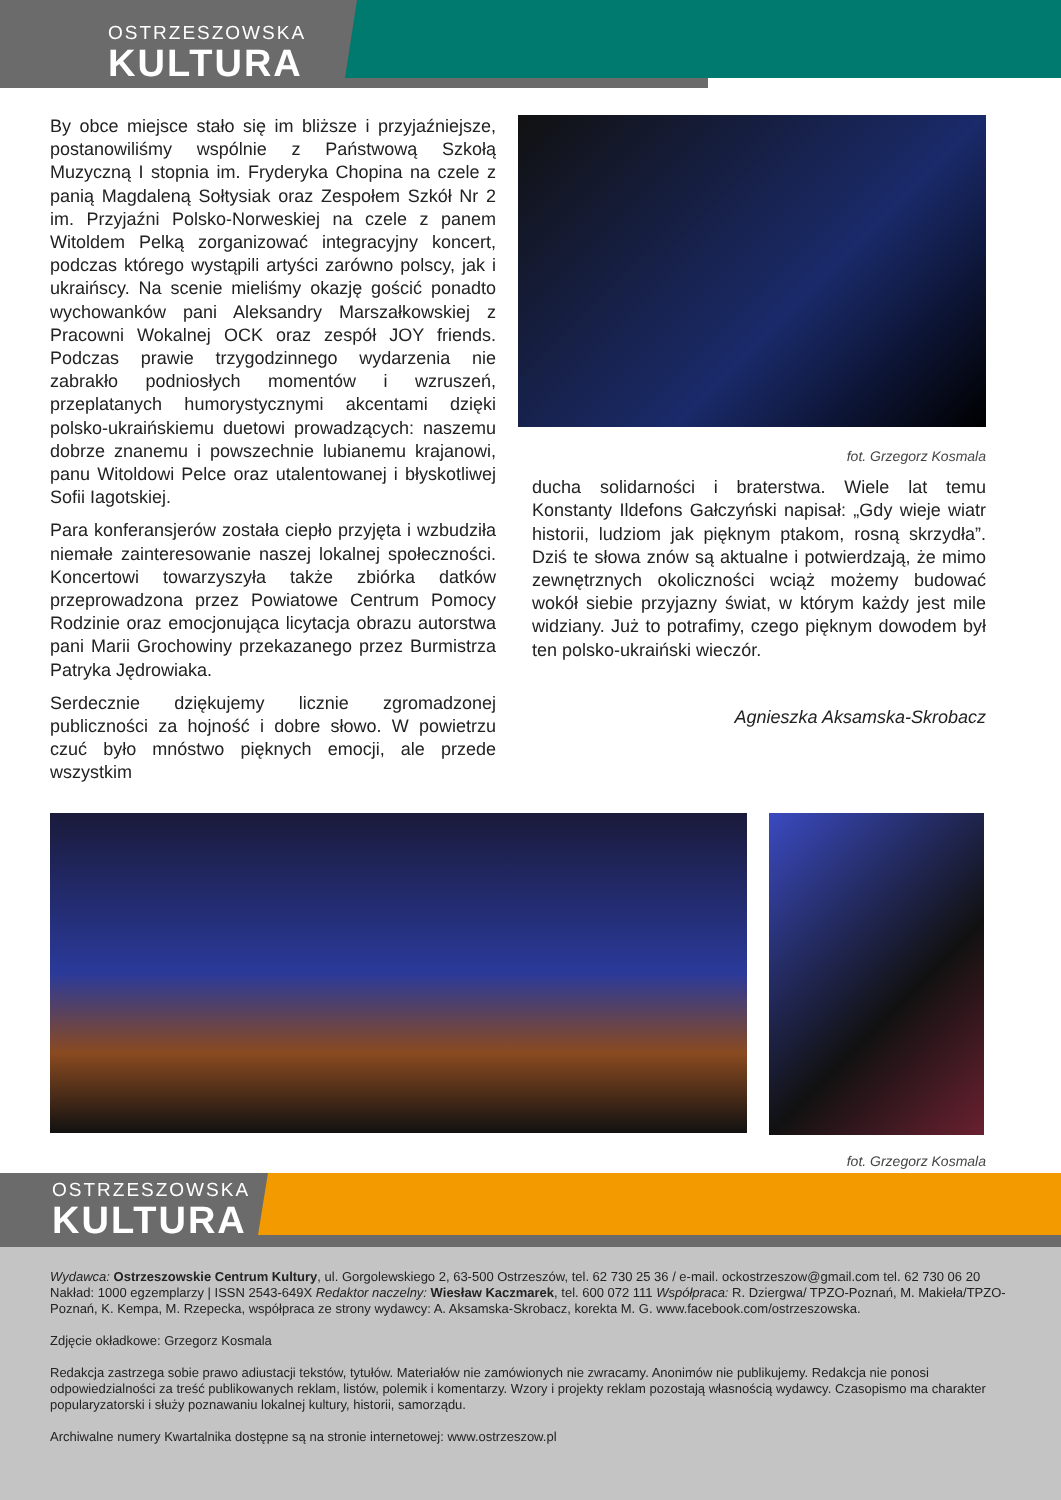OSTRZESZOWSKA
KULTURA
By obce miejsce stało się im bliższe i przyjaźniejsze, postanowiliśmy wspólnie z Państwową Szkołą Muzyczną I stopnia im. Fryderyka Chopina na czele z panią Magdaleną Sołtysiak oraz Zespołem Szkół Nr 2 im. Przyjaźni Polsko-Norweskiej na czele z panem Witoldem Pelką zorganizować integracyjny koncert, podczas którego wystąpili artyści zarówno polscy, jak i ukraińscy. Na scenie mieliśmy okazję gościć ponadto wychowanków pani Aleksandry Marszałkowskiej z Pracowni Wokalnej OCK oraz zespół JOY friends. Podczas prawie trzygodzinnego wydarzenia nie zabrakło podniosłych momentów i wzruszeń, przeplatanych humorystycznymi akcentami dzięki polsko-ukraińskiemu duetowi prowadzących: naszemu dobrze znanemu i powszechnie lubianemu krajanowi, panu Witoldowi Pelce oraz utalentowanej i błyskotliwej Sofii Iagotskiej.
Para konferansjerów została ciepło przyjęta i wzbudziła niemałe zainteresowanie naszej lokalnej społeczności. Koncertowi towarzyszyła także zbiórka datków przeprowadzona przez Powiatowe Centrum Pomocy Rodzinie oraz emocjonująca licytacja obrazu autorstwa pani Marii Grochowiny przekazanego przez Burmistrza Patryka Jędrowiaka.
Serdecznie dziękujemy licznie zgromadzonej publiczności za hojność i dobre słowo. W powietrzu czuć było mnóstwo pięknych emocji, ale przede wszystkim
fot. Grzegorz Kosmala
ducha solidarności i braterstwa. Wiele lat temu Konstanty Ildefons Gałczyński napisał: „Gdy wieje wiatr historii, ludziom jak pięknym ptakom, rosną skrzydła”. Dziś te słowa znów są aktualne i potwierdzają, że mimo zewnętrznych okoliczności wciąż możemy budować wokół siebie przyjazny świat, w którym każdy jest mile widziany. Już to potrafimy, czego pięknym dowodem był ten polsko-ukraiński wieczór.
Agnieszka Aksamska-Skrobacz
fot. Grzegorz Kosmala
OSTRZESZOWSKA
KULTURA
Wydawca: Ostrzeszowskie Centrum Kultury, ul. Gorgolewskiego 2, 63-500 Ostrzeszów, tel. 62 730 25 36 / e-mail. ockostrzeszow@gmail.com tel. 62 730 06 20 Nakład: 1000 egzemplarzy | ISSN 2543-649X Redaktor naczelny: Wiesław Kaczmarek, tel. 600 072 111 Współpraca: R. Dziergwa/ TPZO-Poznań, M. Makieła/TPZO-Poznań, K. Kempa, M. Rzepecka, współpraca ze strony wydawcy: A. Aksamska-Skrobacz, korekta M. G. www.facebook.com/ostrzeszowska.
Zdjęcie okładkowe: Grzegorz Kosmala
Redakcja zastrzega sobie prawo adiustacji tekstów, tytułów. Materiałów nie zamówionych nie zwracamy. Anonimów nie publikujemy. Redakcja nie ponosi odpowiedzialności za treść publikowanych reklam, listów, polemik i komentarzy. Wzory i projekty reklam pozostają własnością wydawcy. Czasopismo ma charakter popularyzatorski i służy poznawaniu lokalnej kultury, historii, samorządu.
Archiwalne numery Kwartalnika dostępne są na stronie internetowej: www.ostrzeszow.pl